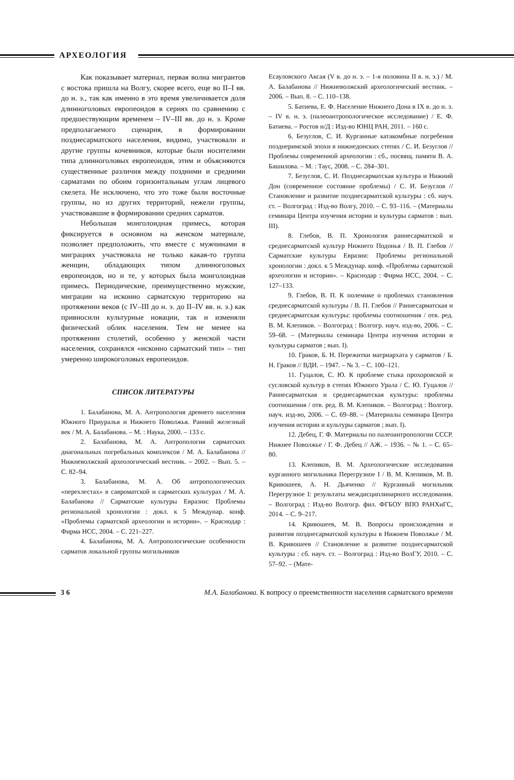АРХЕОЛОГИЯ
Как показывает материал, первая волна мигрантов с востока пришла на Волгу, скорее всего, еще во II–I вв. до н. э., так как именно в это время увеличивается доля длинноголовых европеоидов в сериях по сравнению с предшествующим временем – IV–III вв. до н. э. Кроме предполагаемого сценария, в формировании позднесарматского населения, видимо, участвовали и другие группы кочевников, которые были носителями типа длинноголовых европеоидов, этим и объясняются существенные различия между поздними и средними сарматами по обоим горизонтальным углам лицевого скелета. Не исключено, что это тоже были восточные группы, но из других территорий, нежели группы, участвовавшие в формировании средних сарматов.
Небольшая монголоидная примесь, которая фиксируется в основном на женском материале, позволяет предположить, что вместе с мужчинами в миграциях участвовала не только какая-то группа женщин, обладающих типом длинноголовых европеоидов, но и те, у которых была монголоидная примесь. Периодические, преимущественно мужские, миграции на исконно сарматскую территорию на протяжении веков (с IV–III до н. э. до II–IV вв. н. э.) как привносили культурные новации, так и изменяли физический облик населения. Тем не менее на протяжении столетий, особенно у женской части населения, сохранялся «исконно сарматский тип» – тип умеренно широкоголовых европеоидов.
СПИСОК ЛИТЕРАТУРЫ
1. Балабанова, М. А. Антропология древнего населения Южного Приуралья и Нижнего Поволжья. Ранний железный век / М. А. Балабанова. – М. : Наука, 2000. – 133 с.
2. Балабанова, М. А. Антропология сарматских диагональных погребальных комплексов / М. А. Балабанова // Нижневолжский археологический вестник. – 2002. – Вып. 5. – С. 82–94.
3. Балабанова, М. А. Об антропологических «перехлестах» в савроматской и сарматских культурах / М. А. Балабанова // Сарматские культуры Евразии: Проблемы региональной хронологии : докл. к 5 Междунар. конф. «Проблемы сарматской археологии и истории». – Краснодар : Фирма НСС, 2004. – С. 221–227.
4. Балабанова, М. А. Антропологические особенности сарматов локальной группы могильников
Есауловского Аксая (V в. до н. э. – 1-я половина II в. н. э.) / М. А. Балабанова // Нижневолжский археологический вестник. – 2006. – Вып. 8. – С. 110–138.
5. Батиева, Е. Ф. Население Нижнего Дона в IX в. до н. э. – IV в. н. э. (палеоантропологическое исследование) / Е. Ф. Батиева. – Ростов н/Д : Изд-во ЮНЦ РАН, 2011. – 160 с.
6. Безуглов, С. И. Курганные катакомбные погребения позднеримской эпохи в нижнедонских степях / С. И. Безуглов // Проблемы современной археологии : сб., посвящ. памяти В. А. Башилова. – М. : Таус, 2008. – С. 284–301.
7. Безуглов, С. И. Позднесарматская культура и Нижний Дон (современное состояние проблемы) / С. И. Безуглов // Становление и развитие позднесарматской культуры : сб. науч. ст. – Волгоград : Изд-во Волгу, 2010. – С. 93–116. – (Материалы семинара Центра изучения истории и культуры сарматов : вып. III).
8. Глебов, В. П. Хронология раннесарматской и среднесарматской культур Нижнего Подонья / В. П. Глебов // Сарматские культуры Евразии: Проблемы региональной хронологии : докл. к 5 Междунар. конф. «Проблемы сарматской археологии и истории». – Краснодар : Фирма НСС, 2004. – С. 127–133.
9. Глебов, В. П. К полемике о проблемах становления среднесарматской культуры / В. П. Глебов // Раннесарматская и среднесарматская культуры: проблемы соотношения / отв. ред. В. М. Клепиков. – Волгоград : Волгогр. науч. изд-во, 2006. – С. 59–68. – (Материалы семинара Центра изучения истории и культуры сарматов ; вып. I).
10. Граков, Б. Н. Пережитки матриархата у сарматов / Б. Н. Граков // ВДИ. – 1947. – № 3. – С. 100–121.
11. Гуцалов, С. Ю. К проблеме стыка прохоровской и сусловской культур в степях Южного Урала / С. Ю. Гуцалов // Раннесарматская и среднесарматская культуры: проблемы соотношения / отв. ред. В. М. Клепиков. – Волгоград : Волгогр. науч. изд-во, 2006. – С. 69–88. – (Материалы семинара Центра изучения истории и культуры сарматов ; вып. I).
12. Дебец, Г. Ф. Материалы по палеоантропологии СССР. Нижнее Поволжье / Г. Ф. Дебец // АЖ. – 1936. – № 1. – С. 65–80.
13. Клепиков, В. М. Археологические исследования курганного могильника Перегрузное I / В. М. Клепиков, М. В. Кривошеев, А. Н. Дьяченко // Курганный могильник Перегрузное I: результаты междисциплинарного исследования. – Волгоград : Изд-во Волгогр. фил. ФГБОУ ВПО РАНХиГС, 2014. – С. 9–217.
14. Кривошеев, М. В. Вопросы происхождения и развития позднесарматской культуры в Нижнем Поволжье / М. В. Кривошеев // Становление и развитие позднесарматской культуры : сб. науч. ст. – Волгоград : Изд-во ВолГУ, 2010. – С. 57–92. – (Мате-
36
М.А. Балабанова. К вопросу о преемственности населения сарматского времени